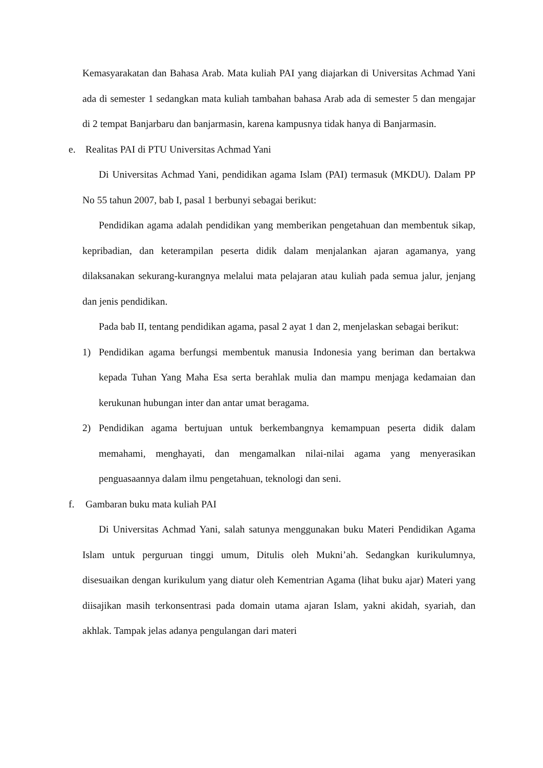Kemasyarakatan dan Bahasa Arab. Mata kuliah PAI yang diajarkan di Universitas Achmad Yani ada di semester 1 sedangkan mata kuliah tambahan bahasa Arab ada di semester 5 dan mengajar di 2 tempat Banjarbaru dan banjarmasin, karena kampusnya tidak hanya di Banjarmasin.
e. Realitas PAI di PTU Universitas Achmad Yani
Di Universitas Achmad Yani, pendidikan agama Islam (PAI) termasuk (MKDU). Dalam PP No 55 tahun 2007, bab I, pasal 1 berbunyi sebagai berikut:
Pendidikan agama adalah pendidikan yang memberikan pengetahuan dan membentuk sikap, kepribadian, dan keterampilan peserta didik dalam menjalankan ajaran agamanya, yang dilaksanakan sekurang-kurangnya melalui mata pelajaran atau kuliah pada semua jalur, jenjang dan jenis pendidikan.
Pada bab II, tentang pendidikan agama, pasal 2 ayat 1 dan 2, menjelaskan sebagai berikut:
1) Pendidikan agama berfungsi membentuk manusia Indonesia yang beriman dan bertakwa kepada Tuhan Yang Maha Esa serta berahlak mulia dan mampu menjaga kedamaian dan kerukunan hubungan inter dan antar umat beragama.
2) Pendidikan agama bertujuan untuk berkembangnya kemampuan peserta didik dalam memahami, menghayati, dan mengamalkan nilai-nilai agama yang menyerasikan penguasaannya dalam ilmu pengetahuan, teknologi dan seni.
f. Gambaran buku mata kuliah PAI
Di Universitas Achmad Yani, salah satunya menggunakan buku Materi Pendidikan Agama Islam untuk perguruan tinggi umum, Ditulis oleh Mukni’ah. Sedangkan kurikulumnya, disesuaikan dengan kurikulum yang diatur oleh Kementrian Agama (lihat buku ajar) Materi yang diisajikan masih terkonsentrasi pada domain utama ajaran Islam, yakni akidah, syariah, dan akhlak. Tampak jelas adanya pengulangan dari materi